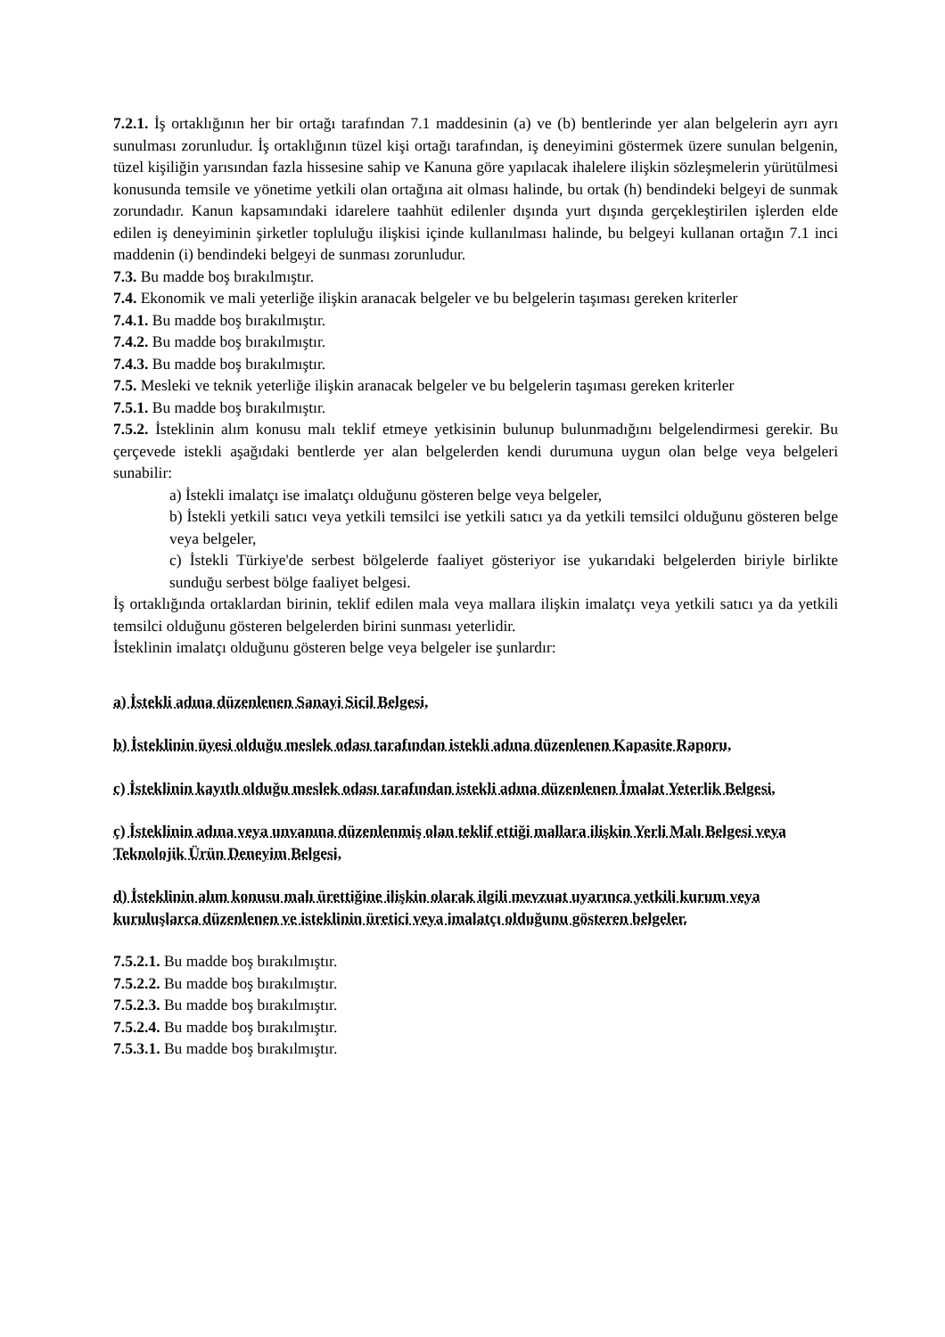7.2.1. İş ortaklığının her bir ortağı tarafından 7.1 maddesinin (a) ve (b) bentlerinde yer alan belgelerin ayrı ayrı sunulması zorunludur. İş ortaklığının tüzel kişi ortağı tarafından, iş deneyimini göstermek üzere sunulan belgenin, tüzel kişiliğin yarısından fazla hissesine sahip ve Kanuna göre yapılacak ihalelere ilişkin sözleşmelerin yürütülmesi konusunda temsile ve yönetime yetkili olan ortağına ait olması halinde, bu ortak (h) bendindeki belgeyi de sunmak zorundadır. Kanun kapsamındaki idarelere taahhüt edilenler dışında yurt dışında gerçekleştirilen işlerden elde edilen iş deneyiminin şirketler topluluğu ilişkisi içinde kullanılması halinde, bu belgeyi kullanan ortağın 7.1 inci maddenin (i) bendindeki belgeyi de sunması zorunludur.
7.3. Bu madde boş bırakılmıştır.
7.4. Ekonomik ve mali yeterliğe ilişkin aranacak belgeler ve bu belgelerin taşıması gereken kriterler
7.4.1. Bu madde boş bırakılmıştır.
7.4.2. Bu madde boş bırakılmıştır.
7.4.3. Bu madde boş bırakılmıştır.
7.5. Mesleki ve teknik yeterliğe ilişkin aranacak belgeler ve bu belgelerin taşıması gereken kriterler
7.5.1. Bu madde boş bırakılmıştır.
7.5.2. İsteklinin alım konusu malı teklif etmeye yetkisinin bulunup bulunmadığını belgelendirmesi gerekir. Bu çerçevede istekli aşağıdaki bentlerde yer alan belgelerden kendi durumuna uygun olan belge veya belgeleri sunabilir:
a) İstekli imalatçı ise imalatçı olduğunu gösteren belge veya belgeler,
b) İstekli yetkili satıcı veya yetkili temsilci ise yetkili satıcı ya da yetkili temsilci olduğunu gösteren belge veya belgeler,
c) İstekli Türkiye'de serbest bölgelerde faaliyet gösteriyor ise yukarıdaki belgelerden biriyle birlikte sunduğu serbest bölge faaliyet belgesi.
İş ortaklığında ortaklardan birinin, teklif edilen mala veya mallara ilişkin imalatçı veya yetkili satıcı ya da yetkili temsilci olduğunu gösteren belgelerden birini sunması yeterlidir.
İsteklinin imalatçı olduğunu gösteren belge veya belgeler ise şunlardır:
a) İstekli adına düzenlenen Sanayi Sicil Belgesi,
b) İsteklinin üyesi olduğu meslek odası tarafından istekli adına düzenlenen Kapasite Raporu,
c) İsteklinin kayıtlı olduğu meslek odası tarafından istekli adına düzenlenen İmalat Yeterlik Belgesi,
ç) İsteklinin adına veya unvanına düzenlenmiş olan teklif ettiği mallara ilişkin Yerli Malı Belgesi veya Teknolojik Ürün Deneyim Belgesi,
d) İsteklinin alım konusu malı ürettiğine ilişkin olarak ilgili mevzuat uyarınca yetkili kurum veya kuruluşlarca düzenlenen ve isteklinin üretici veya imalatçı olduğunu gösteren belgeler.
7.5.2.1. Bu madde boş bırakılmıştır.
7.5.2.2. Bu madde boş bırakılmıştır.
7.5.2.3. Bu madde boş bırakılmıştır.
7.5.2.4. Bu madde boş bırakılmıştır.
7.5.3.1. Bu madde boş bırakılmıştır.